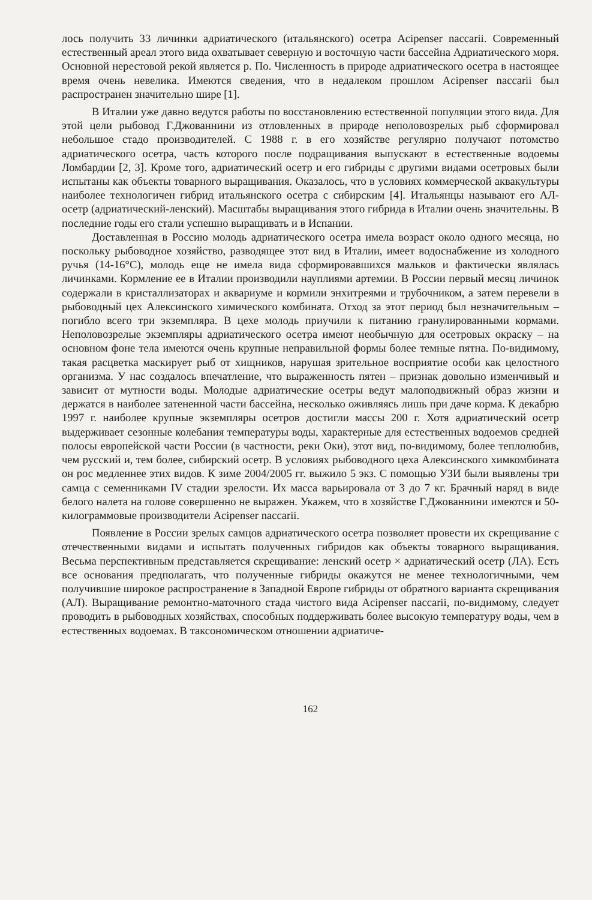лось получить 33 личинки адриатического (итальянского) осетра Acipenser naccarii. Современный естественный ареал этого вида охватывает северную и восточную части бассейна Адриатического моря. Основной нерестовой рекой является р. По. Численность в природе адриатического осетра в настоящее время очень невелика. Имеются сведения, что в недалеком прошлом Acipenser naccarii был распространен значительно шире [1].
В Италии уже давно ведутся работы по восстановлению естественной популяции этого вида. Для этой цели рыбовод Г.Джованнини из отловленных в природе неполовозрелых рыб сформировал небольшое стадо производителей. С 1988 г. в его хозяйстве регулярно получают потомство адриатического осетра, часть которого после подращивания выпускают в естественные водоемы Ломбардии [2, 3]. Кроме того, адриатический осетр и его гибриды с другими видами осетровых были испытаны как объекты товарного выращивания. Оказалось, что в условиях коммерческой аквакультуры наиболее технологичен гибрид итальянского осетра с сибирским [4]. Итальянцы называют его АЛ-осетр (адриатический-ленский). Масштабы выращивания этого гибрида в Италии очень значительны. В последние годы его стали успешно выращивать и в Испании.
Доставленная в Россию молодь адриатического осетра имела возраст около одного месяца, но поскольку рыбоводное хозяйство, разводящее этот вид в Италии, имеет водоснабжение из холодного ручья (14-16°С), молодь еще не имела вида сформировавшихся мальков и фактически являлась личинками. Кормление ее в Италии производили науплиями артемии. В России первый месяц личинок содержали в кристаллизаторах и аквариуме и кормили энхитреями и трубочником, а затем перевели в рыбоводный цех Алексинского химического комбината. Отход за этот период был незначительным – погибло всего три экземпляра. В цехе молодь приучили к питанию гранулированными кормами. Неполовозрелые экземпляры адриатического осетра имеют необычную для осетровых окраску – на основном фоне тела имеются очень крупные неправильной формы более темные пятна. По-видимому, такая расцветка маскирует рыб от хищников, нарушая зрительное восприятие особи как целостного организма. У нас создалось впечатление, что выраженность пятен – признак довольно изменчивый и зависит от мутности воды. Молодые адриатические осетры ведут малоподвижный образ жизни и держатся в наиболее затененной части бассейна, несколько оживляясь лишь при даче корма. К декабрю 1997 г. наиболее крупные экземпляры осетров достигли массы 200 г. Хотя адриатический осетр выдерживает сезонные колебания температуры воды, характерные для естественных водоемов средней полосы европейской части России (в частности, реки Оки), этот вид, по-видимому, более теплолюбив, чем русский и, тем более, сибирский осетр. В условиях рыбоводного цеха Алексинского химкомбината он рос медленнее этих видов. К зиме 2004/2005 гг. выжило 5 экз. С помощью УЗИ были выявлены три самца с семенниками IV стадии зрелости. Их масса варьировала от 3 до 7 кг. Брачный наряд в виде белого налета на голове совершенно не выражен. Укажем, что в хозяйстве Г.Джованнини имеются и 50-килограммовые производители Acipenser naccarii.
Появление в России зрелых самцов адриатического осетра позволяет провести их скрещивание с отечественными видами и испытать полученных гибридов как объекты товарного выращивания. Весьма перспективным представляется скрещивание: ленский осетр × адриатический осетр (ЛА). Есть все основания предполагать, что полученные гибриды окажутся не менее технологичными, чем получившие широкое распространение в Западной Европе гибриды от обратного варианта скрещивания (АЛ). Выращивание ремонтно-маточного стада чистого вида Acipenser naccarii, по-видимому, следует проводить в рыбоводных хозяйствах, способных поддерживать более высокую температуру воды, чем в естественных водоемах. В таксономическом отношении адриатиче-
162